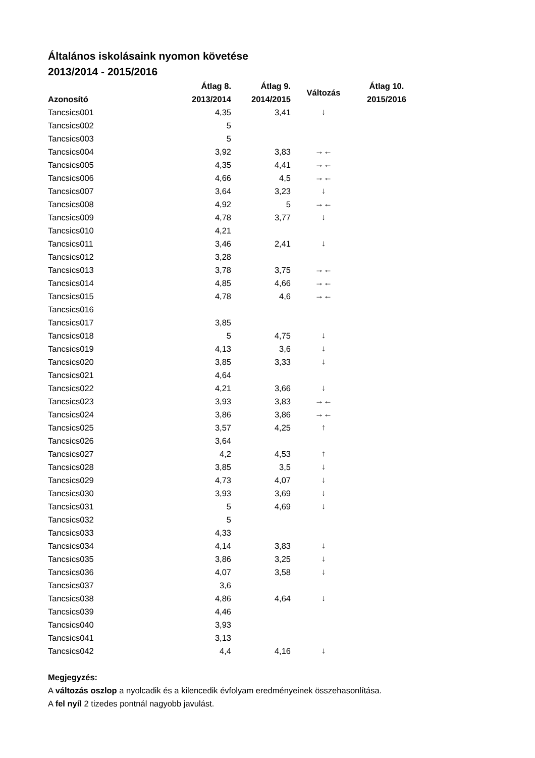Általános iskolásaink nyomon követése
2013/2014 - 2015/2016
| Azonosító | Átlag 8. 2013/2014 | Átlag 9. 2014/2015 | Változás | Átlag 10. 2015/2016 |
| --- | --- | --- | --- | --- |
| Tancsics001 | 4,35 | 3,41 | ↓ | |
| Tancsics002 | 5 | | | |
| Tancsics003 | 5 | | | |
| Tancsics004 | 3,92 | 3,83 | →← | |
| Tancsics005 | 4,35 | 4,41 | →← | |
| Tancsics006 | 4,66 | 4,5 | →← | |
| Tancsics007 | 3,64 | 3,23 | ↓ | |
| Tancsics008 | 4,92 | 5 | →← | |
| Tancsics009 | 4,78 | 3,77 | ↓ | |
| Tancsics010 | 4,21 | | | |
| Tancsics011 | 3,46 | 2,41 | ↓ | |
| Tancsics012 | 3,28 | | | |
| Tancsics013 | 3,78 | 3,75 | →← | |
| Tancsics014 | 4,85 | 4,66 | →← | |
| Tancsics015 | 4,78 | 4,6 | →← | |
| Tancsics016 | | | | |
| Tancsics017 | 3,85 | | | |
| Tancsics018 | 5 | 4,75 | ↓ | |
| Tancsics019 | 4,13 | 3,6 | ↓ | |
| Tancsics020 | 3,85 | 3,33 | ↓ | |
| Tancsics021 | 4,64 | | | |
| Tancsics022 | 4,21 | 3,66 | ↓ | |
| Tancsics023 | 3,93 | 3,83 | →← | |
| Tancsics024 | 3,86 | 3,86 | →← | |
| Tancsics025 | 3,57 | 4,25 | ↑ | |
| Tancsics026 | 3,64 | | | |
| Tancsics027 | 4,2 | 4,53 | ↑ | |
| Tancsics028 | 3,85 | 3,5 | ↓ | |
| Tancsics029 | 4,73 | 4,07 | ↓ | |
| Tancsics030 | 3,93 | 3,69 | ↓ | |
| Tancsics031 | 5 | 4,69 | ↓ | |
| Tancsics032 | 5 | | | |
| Tancsics033 | 4,33 | | | |
| Tancsics034 | 4,14 | 3,83 | ↓ | |
| Tancsics035 | 3,86 | 3,25 | ↓ | |
| Tancsics036 | 4,07 | 3,58 | ↓ | |
| Tancsics037 | 3,6 | | | |
| Tancsics038 | 4,86 | 4,64 | ↓ | |
| Tancsics039 | 4,46 | | | |
| Tancsics040 | 3,93 | | | |
| Tancsics041 | 3,13 | | | |
| Tancsics042 | 4,4 | 4,16 | ↓ | |
Megjegyzés:
A változás oszlop a nyolcadik és a kilencedik évfolyam eredményeinek összehasonlítása.
A fel nyíl 2 tizedes pontnál nagyobb javulást.